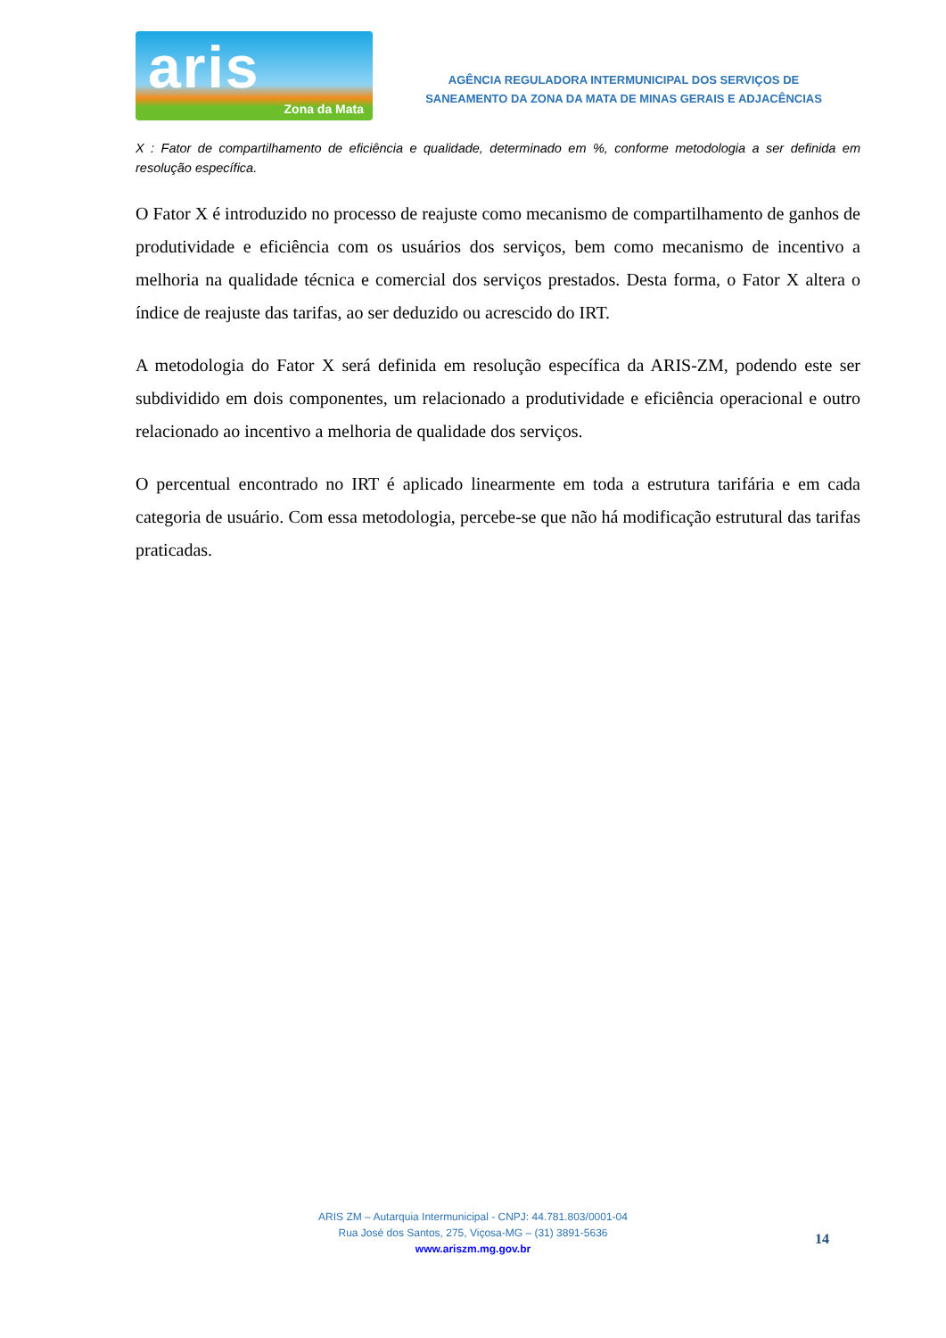aris
Zona da Mata
AGÊNCIA REGULADORA INTERMUNICIPAL DOS SERVIÇOS DE
SANEAMENTO DA ZONA DA MATA DE MINAS GERAIS E ADJACÊNCIAS
X : Fator de compartilhamento de eficiência e qualidade, determinado em %, conforme metodologia a ser definida em resolução específica.
O Fator X é introduzido no processo de reajuste como mecanismo de compartilhamento de ganhos de produtividade e eficiência com os usuários dos serviços, bem como mecanismo de incentivo a melhoria na qualidade técnica e comercial dos serviços prestados. Desta forma, o Fator X altera o índice de reajuste das tarifas, ao ser deduzido ou acrescido do IRT.
A metodologia do Fator X será definida em resolução específica da ARIS-ZM, podendo este ser subdividido em dois componentes, um relacionado a produtividade e eficiência operacional e outro relacionado ao incentivo a melhoria de qualidade dos serviços.
O percentual encontrado no IRT é aplicado linearmente em toda a estrutura tarifária e em cada categoria de usuário. Com essa metodologia, percebe-se que não há modificação estrutural das tarifas praticadas.
ARIS ZM – Autarquia Intermunicipal - CNPJ: 44.781.803/0001-04
Rua José dos Santos, 275, Viçosa-MG – (31) 3891-5636
www.ariszm.mg.gov.br
14